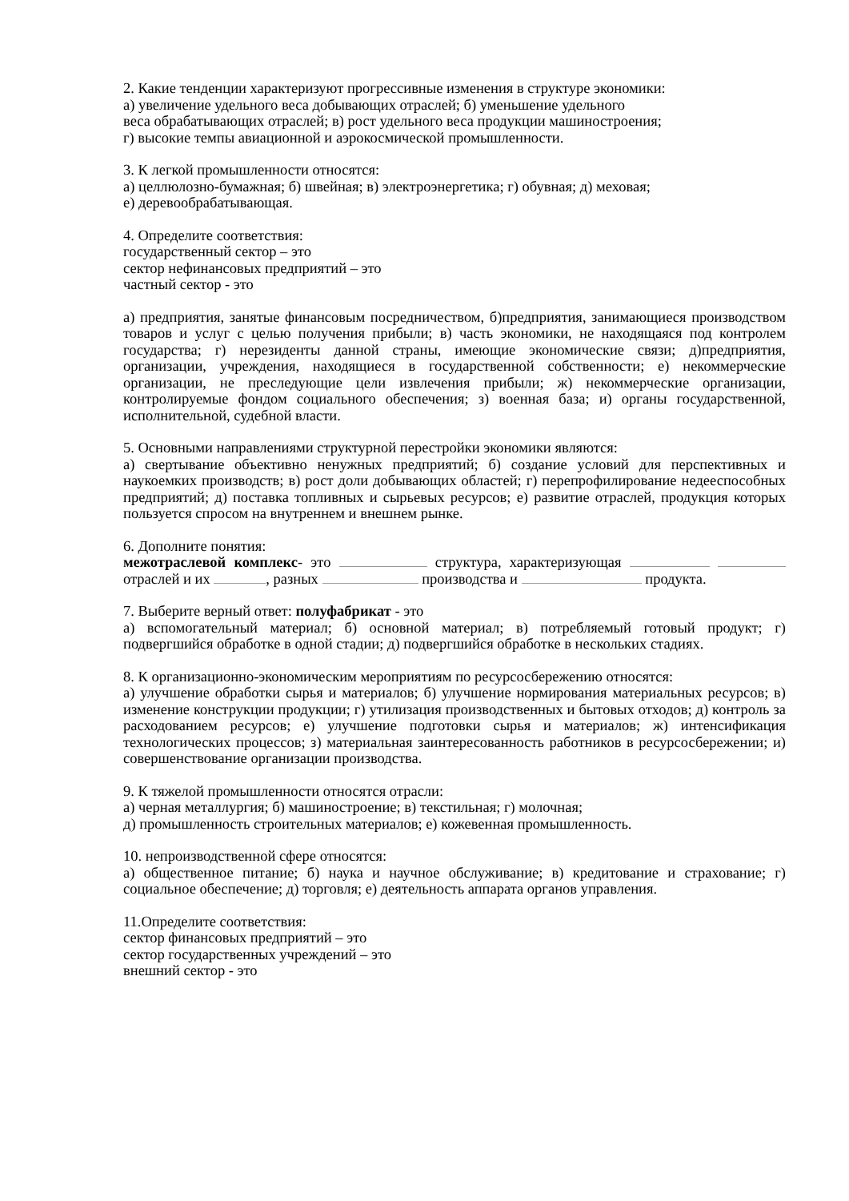2. Какие тенденции характеризуют прогрессивные изменения в структуре экономики:
а) увеличение удельного веса добывающих отраслей; б) уменьшение удельного
веса обрабатывающих отраслей; в) рост удельного веса продукции машиностроения;
г) высокие темпы авиационной и аэрокосмической промышленности.
3. К легкой промышленности относятся:
а) целлюлозно-бумажная; б) швейная; в) электроэнергетика; г) обувная; д) меховая;
е) деревообрабатывающая.
4. Определите соответствия:
государственный сектор – это
сектор нефинансовых предприятий – это
частный сектор - это
а) предприятия, занятые финансовым посредничеством, б)предприятия, занимающиеся производством товаров и услуг с целью получения прибыли; в) часть экономики, не находящаяся под контролем государства; г) нерезиденты данной страны, имеющие экономические связи; д)предприятия, организации, учреждения, находящиеся в государственной собственности; е) некоммерческие организации, не преследующие цели извлечения прибыли; ж) некоммерческие организации, контролируемые фондом социального обеспечения; з) военная база; и) органы государственной, исполнительной, судебной власти.
5. Основными направлениями структурной перестройки экономики являются:
а) свертывание объективно ненужных предприятий; б) создание условий для перспективных и наукоемких производств; в) рост доли добывающих областей; г) перепрофилирование недееспособных предприятий; д) поставка топливных и сырьевых ресурсов; е) развитие отраслей, продукция которых пользуется спросом на внутреннем и внешнем рынке.
6. Дополните понятия:
межотраслевой комплекс- это структура, характеризующая отраслей и их , разных производства и продукта.
7. Выберите верный ответ: полуфабрикат - это
а) вспомогательный материал; б) основной материал; в) потребляемый готовый продукт; г) подвергшийся обработке в одной стадии; д) подвергшийся обработке в нескольких стадиях.
8. К организационно-экономическим мероприятиям по ресурсосбережению относятся:
а) улучшение обработки сырья и материалов; б) улучшение нормирования материальных ресурсов; в) изменение конструкции продукции; г) утилизация производственных и бытовых отходов; д) контроль за расходованием ресурсов; е) улучшение подготовки сырья и материалов; ж) интенсификация технологических процессов; з) материальная заинтересованность работников в ресурсосбережении; и) совершенствование организации производства.
9. К тяжелой промышленности относятся отрасли:
а) черная металлургия; б) машиностроение; в) текстильная; г) молочная;
д) промышленность строительных материалов; е) кожевенная промышленность.
10. непроизводственной сфере относятся:
а) общественное питание; б) наука и научное обслуживание; в) кредитование и страхование; г) социальное обеспечение; д) торговля; е) деятельность аппарата органов управления.
11.Определите соответствия:
сектор финансовых предприятий – это
сектор государственных учреждений – это
внешний сектор - это